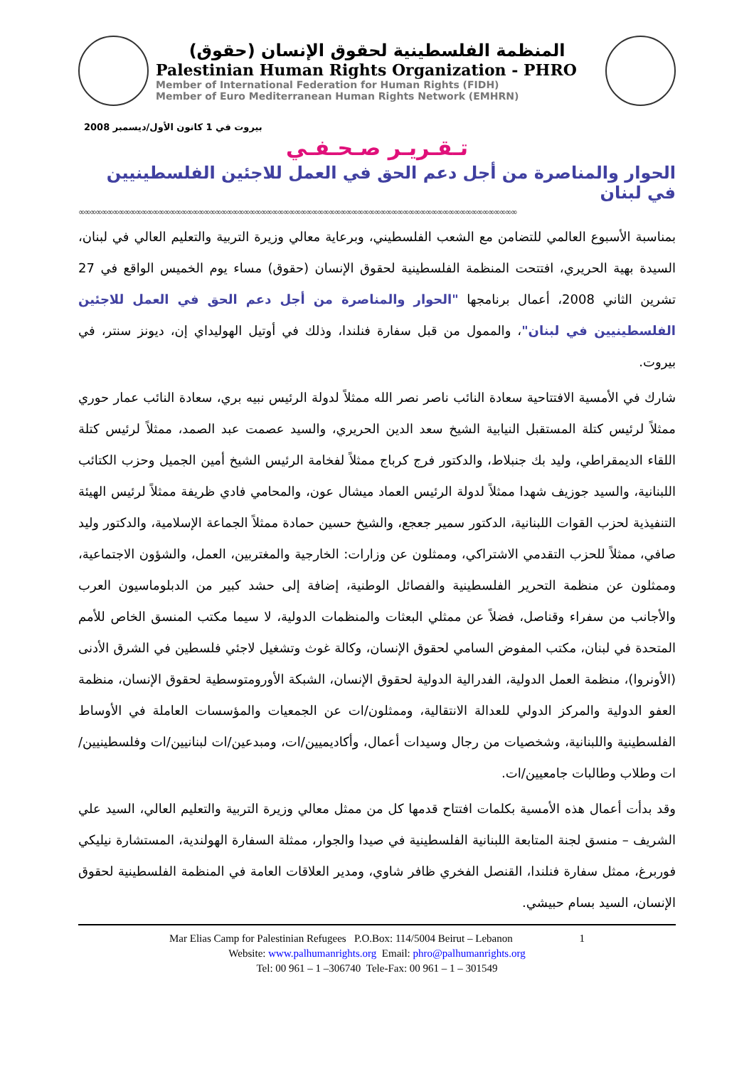المنظمة الفلسطينية لحقوق الإنسان (حقوق)
Palestinian Human Rights Organization - PHRO
Member of International Federation for Human Rights (FIDH)
Member of Euro Mediterranean Human Rights Network (EMHRN)
بيروت في 1 كانون الأول/ديسمبر 2008
تـقـريـر صـحـفـي
الحوار والمناصرة من أجل دعم الحق في العمل للاجئين الفلسطينيين في لبنان
∞∞∞∞∞∞∞∞∞∞∞∞∞∞∞∞∞∞∞∞∞∞∞∞∞∞∞∞∞∞∞∞∞∞∞∞∞∞∞∞∞∞∞∞∞∞∞∞∞∞∞∞∞∞∞∞∞∞∞∞∞∞∞∞∞∞∞∞∞∞∞∞∞∞∞∞∞
بمناسبة الأسبوع العالمي للتضامن مع الشعب الفلسطيني، وبرعاية معالي وزيرة التربية والتعليم العالي في لبنان، السيدة بهية الحريري، افتتحت المنظمة الفلسطينية لحقوق الإنسان (حقوق) مساء يوم الخميس الواقع في 27 تشرين الثاني 2008، أعمال برنامجها "الحوار والمناصرة من أجل دعم الحق في العمل للاجئين الفلسطينيين في لبنان"، والممول من قبل سفارة فنلندا، وذلك في أوتيل الهوليداي إن، ديونز سنتر، في بيروت.
شارك في الأمسية الافتتاحية سعادة النائب ناصر نصر الله ممثلاً لدولة الرئيس نبيه بري، سعادة النائب عمار حوري ممثلاً لرئيس كتلة المستقبل النيابية الشيخ سعد الدين الحريري، والسيد عصمت عبد الصمد، ممثلاً لرئيس كتلة اللقاء الديمقراطي، وليد بك جنبلاط، والدكتور فرج كرباج ممثلاً لفخامة الرئيس الشيخ أمين الجميل وحزب الكتائب اللبنانية، والسيد جوزيف شهدا ممثلاً لدولة الرئيس العماد ميشال عون، والمحامي فادي ظريفة ممثلاً لرئيس الهيئة التنفيذية لحزب القوات اللبنانية، الدكتور سمير جعجع، والشيخ حسين حمادة ممثلاً الجماعة الإسلامية، والدكتور وليد صافي، ممثلاً للحزب التقدمي الاشتراكي، وممثلون عن وزارات: الخارجية والمغتربين، العمل، والشؤون الاجتماعية، وممثلون عن منظمة التحرير الفلسطينية والفصائل الوطنية، إضافة إلى حشد كبير من الدبلوماسيون العرب والأجانب من سفراء وقناصل، فضلاً عن ممثلي البعثات والمنظمات الدولية، لا سيما مكتب المنسق الخاص للأمم المتحدة في لبنان، مكتب المفوض السامي لحقوق الإنسان، وكالة غوث وتشغيل لاجئي فلسطين في الشرق الأدنى (الأونروا)، منظمة العمل الدولية، الفدرالية الدولية لحقوق الإنسان، الشبكة الأورومتوسطية لحقوق الإنسان، منظمة العفو الدولية والمركز الدولي للعدالة الانتقالية، وممثلون/ات عن الجمعيات والمؤسسات العاملة في الأوساط الفلسطينية واللبنانية، وشخصيات من رجال وسيدات أعمال، وأكاديميين/ات، ومبدعين/ات لبنانيين/ات وفلسطينيين/ات وطلاب وطالبات جامعيين/ات.
وقد بدأت أعمال هذه الأمسية بكلمات افتتاح قدمها كل من ممثل معالي وزيرة التربية والتعليم العالي، السيد علي الشريف – منسق لجنة المتابعة اللبنانية الفلسطينية في صيدا والجوار، ممثلة السفارة الهولندية، المستشارة نيليكي فوربرغ، ممثل سفارة فنلندا، القنصل الفخري ظافر شاوي، ومدير العلاقات العامة في المنظمة الفلسطينية لحقوق الإنسان، السيد بسام حبيشي.
Mar Elias Camp for Palestinian Refugees P.O.Box: 114/5004 Beirut – Lebanon 1
Website: www.palhumanrights.org Email: phro@palhumanrights.org
Tel: 00 961 – 1 –306740 Tele-Fax: 00 961 – 1 – 301549